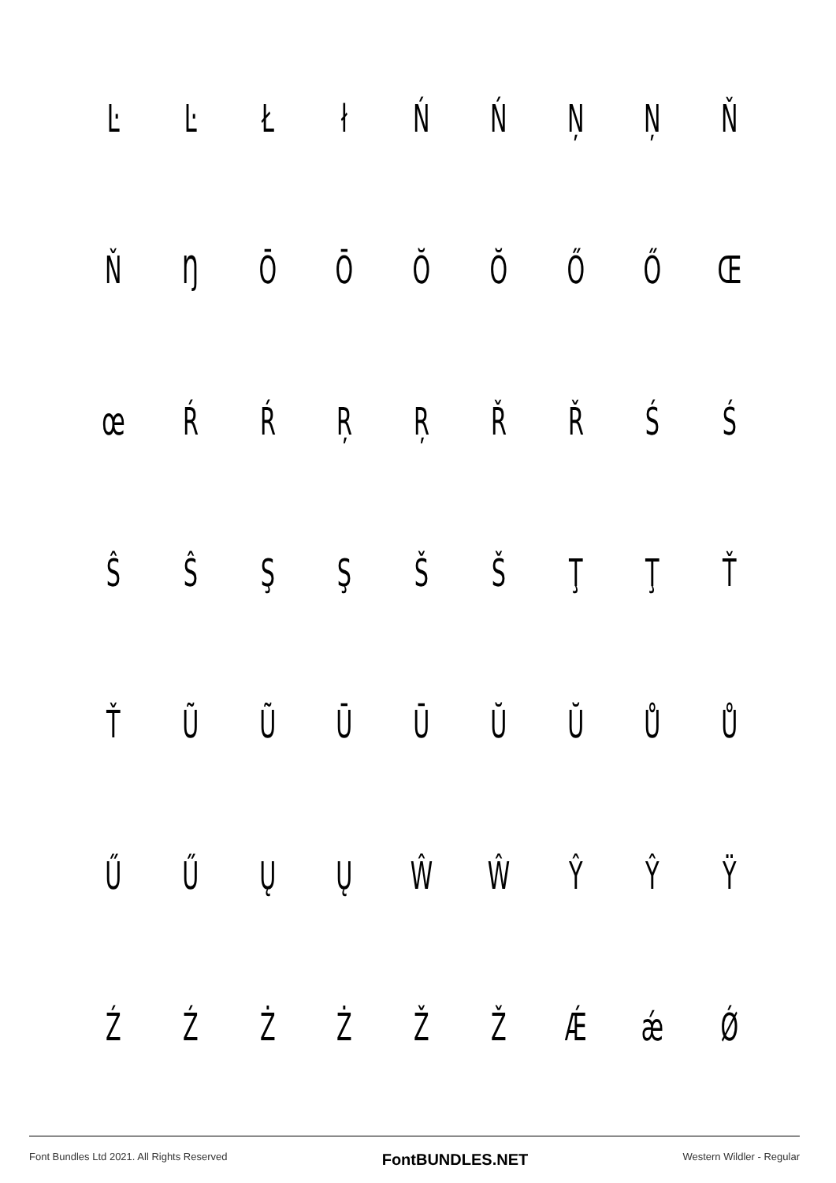Ŀ
Ŀ
Ł
ł
Ń
Ń
Ņ
Ņ
Ň
Ň
Ŋ
Ō
Ō
Ŏ
Ŏ
Ő
Ő
Œ
œ
Ŕ
Ŕ
Ŗ
Ŗ
Ř
Ř
Ś
Ś
Ŝ
Ŝ
Ş
Ş
Š
Š
Ţ
Ţ
Ť
Ť
Ũ
Ũ
Ū
Ū
Ŭ
Ŭ
Ů
Ů
Ű
Ű
Ų
Ų
Ŵ
Ŵ
Ŷ
Ŷ
Ÿ
Ź
Ź
Ż
Ż
Ž
Ž
Ǽ
ǽ
Ǿ
Font Bundles Ltd 2021. All Rights Reserved FontBUNDLES.NET Western Wildler - Regular